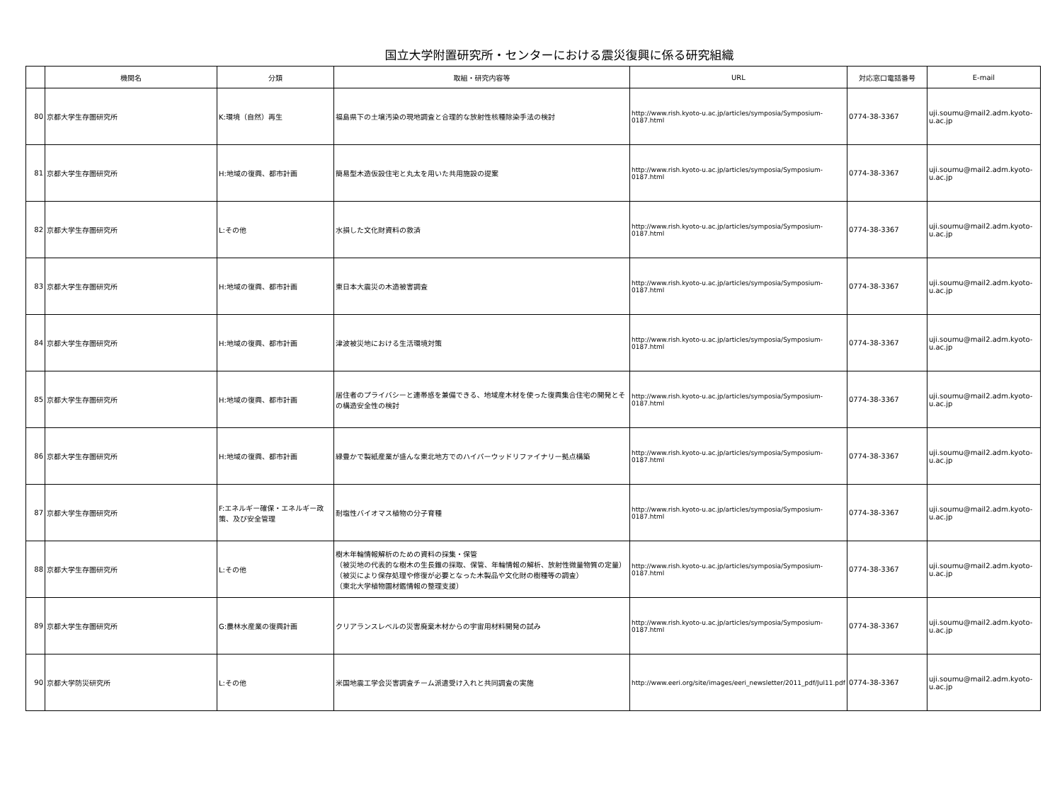国立大学附置研究所・センターにおける震災復興に係る研究組織
| | 機関名 | 分類 | 取組・研究内容等 | URL | 対応窓口電話番号 | E-mail |
| --- | --- | --- | --- | --- | --- | --- |
| 80 | 京都大学生存圏研究所 | K:環境（自然）再生 | 福島県下の土壌汚染の現地調査と合理的な放射性核種除染手法の検討 | http://www.rish.kyoto-u.ac.jp/articles/symposia/Symposium-0187.html | 0774-38-3367 | uji.soumu@mail2.adm.kyoto-u.ac.jp |
| 81 | 京都大学生存圏研究所 | H:地域の復興、都市計画 | 簡易型木造仮設住宅と丸太を用いた共用施設の提案 | http://www.rish.kyoto-u.ac.jp/articles/symposia/Symposium-0187.html | 0774-38-3367 | uji.soumu@mail2.adm.kyoto-u.ac.jp |
| 82 | 京都大学生存圏研究所 | L:その他 | 水損した文化財資料の救済 | http://www.rish.kyoto-u.ac.jp/articles/symposia/Symposium-0187.html | 0774-38-3367 | uji.soumu@mail2.adm.kyoto-u.ac.jp |
| 83 | 京都大学生存圏研究所 | H:地域の復興、都市計画 | 東日本大震災の木造被害調査 | http://www.rish.kyoto-u.ac.jp/articles/symposia/Symposium-0187.html | 0774-38-3367 | uji.soumu@mail2.adm.kyoto-u.ac.jp |
| 84 | 京都大学生存圏研究所 | H:地域の復興、都市計画 | 津波被災地における生活環境対策 | http://www.rish.kyoto-u.ac.jp/articles/symposia/Symposium-0187.html | 0774-38-3367 | uji.soumu@mail2.adm.kyoto-u.ac.jp |
| 85 | 京都大学生存圏研究所 | H:地域の復興、都市計画 | 居住者のプライバシーと連帯感を兼備できる、地域産木材を使った復興集合住宅の開発とその構造安全性の検討 | http://www.rish.kyoto-u.ac.jp/articles/symposia/Symposium-0187.html | 0774-38-3367 | uji.soumu@mail2.adm.kyoto-u.ac.jp |
| 86 | 京都大学生存圏研究所 | H:地域の復興、都市計画 | 緑豊かで製紙産業が盛んな東北地方でのハイパーウッドリファイナリー拠点構築 | http://www.rish.kyoto-u.ac.jp/articles/symposia/Symposium-0187.html | 0774-38-3367 | uji.soumu@mail2.adm.kyoto-u.ac.jp |
| 87 | 京都大学生存圏研究所 | F:エネルギー確保・エネルギー政策、及び安全管理 | 耐塩性バイオマス植物の分子育種 | http://www.rish.kyoto-u.ac.jp/articles/symposia/Symposium-0187.html | 0774-38-3367 | uji.soumu@mail2.adm.kyoto-u.ac.jp |
| 88 | 京都大学生存圏研究所 | L:その他 | 樹木年輪情報解析のための資料の採集・保管 （被災地の代表的な樹木の生長錐の採取、保管、年輪情報の解析、放射性微量物質の定量） （被災により保存処理や修復が必要となった木製品や文化財の樹種等の調査） （東北大学植物園材鑑情報の整理支援） | http://www.rish.kyoto-u.ac.jp/articles/symposia/Symposium-0187.html | 0774-38-3367 | uji.soumu@mail2.adm.kyoto-u.ac.jp |
| 89 | 京都大学生存圏研究所 | G:農林水産業の復興計画 | クリアランスレベルの災害廃棄木材からの宇宙用材料開発の試み | http://www.rish.kyoto-u.ac.jp/articles/symposia/Symposium-0187.html | 0774-38-3367 | uji.soumu@mail2.adm.kyoto-u.ac.jp |
| 90 | 京都大学防災研究所 | L:その他 | 米国地震工学会災害調査チーム派遣受け入れと共同調査の実施 | http://www.eeri.org/site/images/eeri_newsletter/2011_pdf/Jul11.pdf | 0774-38-3367 | uji.soumu@mail2.adm.kyoto-u.ac.jp |